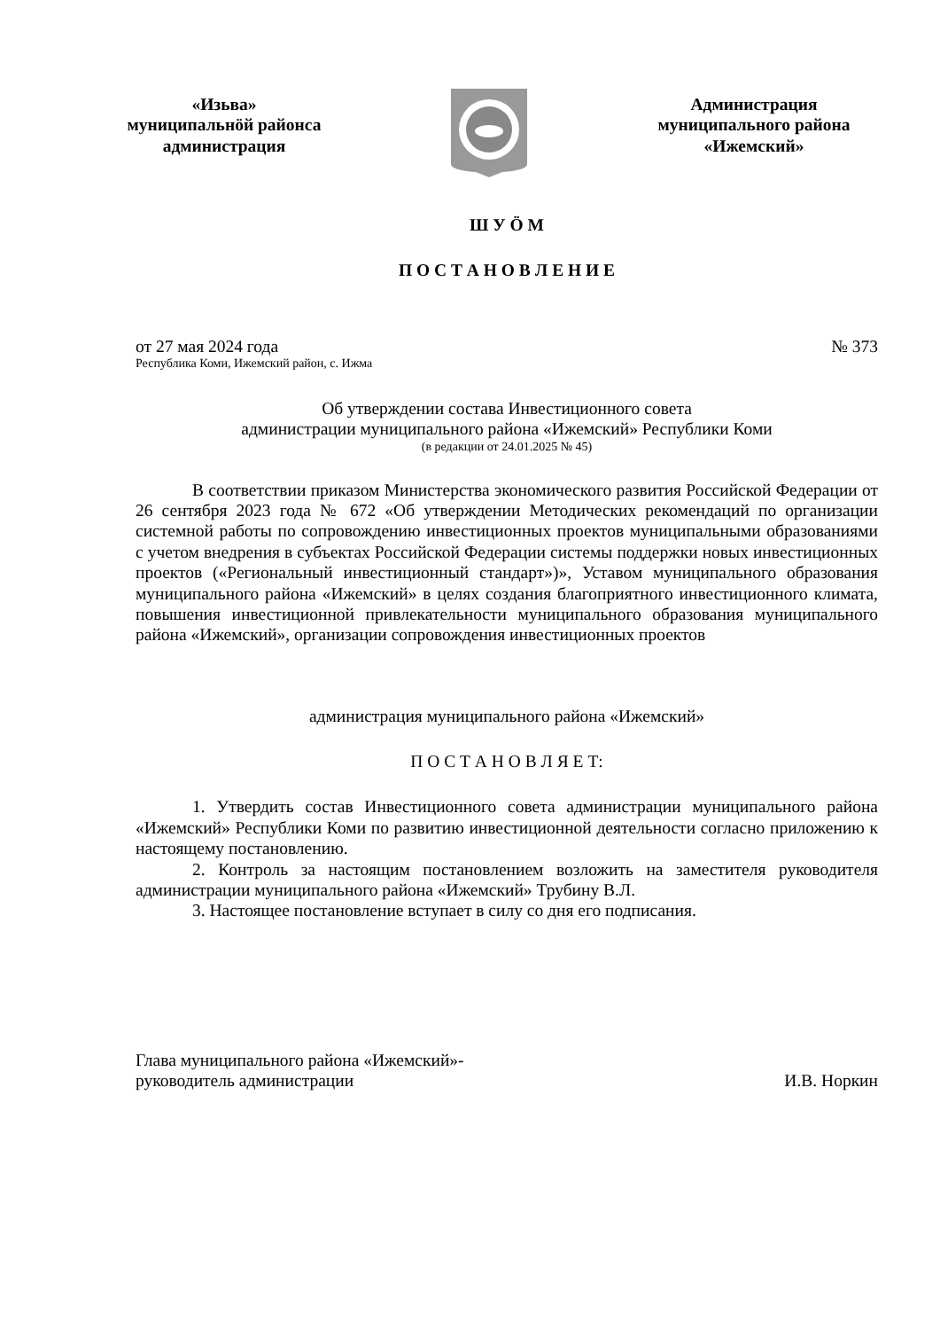«Изьва»
муниципальнӧй районса
администрация
Администрация
муниципального района
«Ижемский»
Ш У Ӧ М
П О С Т А Н О В Л Е Н И Е
от 27 мая 2024 года № 373
Республика Коми, Ижемский район, с. Ижма
Об утверждении состава Инвестиционного совета
администрации муниципального района «Ижемский» Республики Коми
(в редакции от 24.01.2025 № 45)
В соответствии приказом Министерства экономического развития Российской Федерации от 26 сентября 2023 года № 672 «Об утверждении Методических рекомендаций по организации системной работы по сопровождению инвестиционных проектов муниципальными образованиями с учетом внедрения в субъектах Российской Федерации системы поддержки новых инвестиционных проектов («Региональный инвестиционный стандарт»)», Уставом муниципального образования муниципального района «Ижемский» в целях создания благоприятного инвестиционного климата, повышения инвестиционной привлекательности муниципального образования муниципального района «Ижемский», организации сопровождения инвестиционных проектов
администрация муниципального района «Ижемский»
П О С Т А Н О В Л Я Е Т:
1. Утвердить состав Инвестиционного совета администрации муниципального района «Ижемский» Республики Коми по развитию инвестиционной деятельности согласно приложению к настоящему постановлению.
2. Контроль за настоящим постановлением возложить на заместителя руководителя администрации муниципального района «Ижемский» Трубину В.Л.
3. Настоящее постановление вступает в силу со дня его подписания.
Глава муниципального района «Ижемский»-
руководитель администрации И.В. Норкин